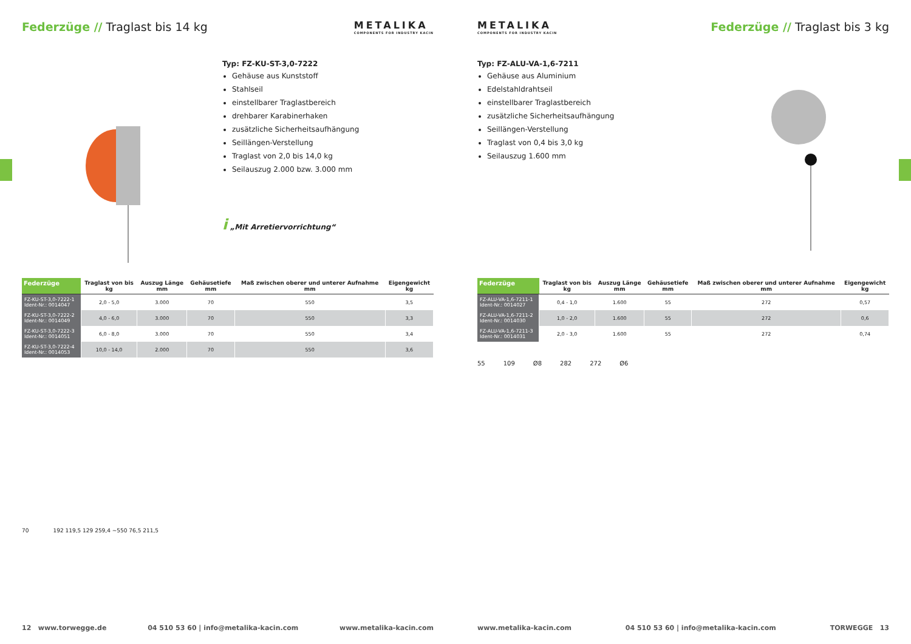Federzüge // Traglast bis 14 kg
METALIKA
COMPONENTS FOR INDUSTRY KACIN
Typ: FZ-KU-ST-3,0-7222
Gehäuse aus Kunststoff
Stahlseil
einstellbarer Traglastbereich
drehbarer Karabinerhaken
zusätzliche Sicherheitsaufhängung
Seillängen-Verstellung
Traglast von 2,0 bis 14,0 kg
Seilauszug 2.000 bzw. 3.000 mm
i „Mit Arretiervorrichtung“
| Federzüge | Traglast von bis kg | Auszug Länge mm | Gehäusetiefe mm | Maß zwischen oberer und unterer Aufnahme mm | Eigengewicht kg |
| --- | --- | --- | --- | --- | --- |
| FZ-KU-ST-3,0-7222-1 Ident-Nr.: 0014047 | 2,0 - 5,0 | 3.000 | 70 | 550 | 3,5 |
| FZ-KU-ST-3,0-7222-2 Ident-Nr.: 0014049 | 4,0 - 6,0 | 3.000 | 70 | 550 | 3,3 |
| FZ-KU-ST-3,0-7222-3 Ident-Nr.: 0014051 | 6,0 - 8,0 | 3.000 | 70 | 550 | 3,4 |
| FZ-KU-ST-3,0-7222-4 Ident-Nr.: 0014053 | 10,0 - 14,0 | 2.000 | 70 | 550 | 3,6 |
70 192 119,5 129 259,4 ~550 76,5 211,5
12 www.torwegge.de 04 510 53 60 | info@metalika-kacin.com www.metalika-kacin.com
METALIKA
COMPONENTS FOR INDUSTRY KACIN
Federzüge // Traglast bis 3 kg
Typ: FZ-ALU-VA-1,6-7211
Gehäuse aus Aluminium
Edelstahldrahtseil
einstellbarer Traglastbereich
zusätzliche Sicherheitsaufhängung
Seillängen-Verstellung
Traglast von 0,4 bis 3,0 kg
Seilauszug 1.600 mm
| Federzüge | Traglast von bis kg | Auszug Länge mm | Gehäusetiefe mm | Maß zwischen oberer und unterer Aufnahme mm | Eigengewicht kg |
| --- | --- | --- | --- | --- | --- |
| FZ-ALU-VA-1,6-7211-1 Ident-Nr.: 0014027 | 0,4 - 1,0 | 1.600 | 55 | 272 | 0,57 |
| FZ-ALU-VA-1,6-7211-2 Ident-Nr.: 0014030 | 1,0 - 2,0 | 1.600 | 55 | 272 | 0,6 |
| FZ-ALU-VA-1,6-7211-3 Ident-Nr.: 0014031 | 2,0 - 3,0 | 1.600 | 55 | 272 | 0,74 |
55 109 Ø8 282 272 Ø6
www.metalika-kacin.com 04 510 53 60 | info@metalika-kacin.com TORWEGGE 13